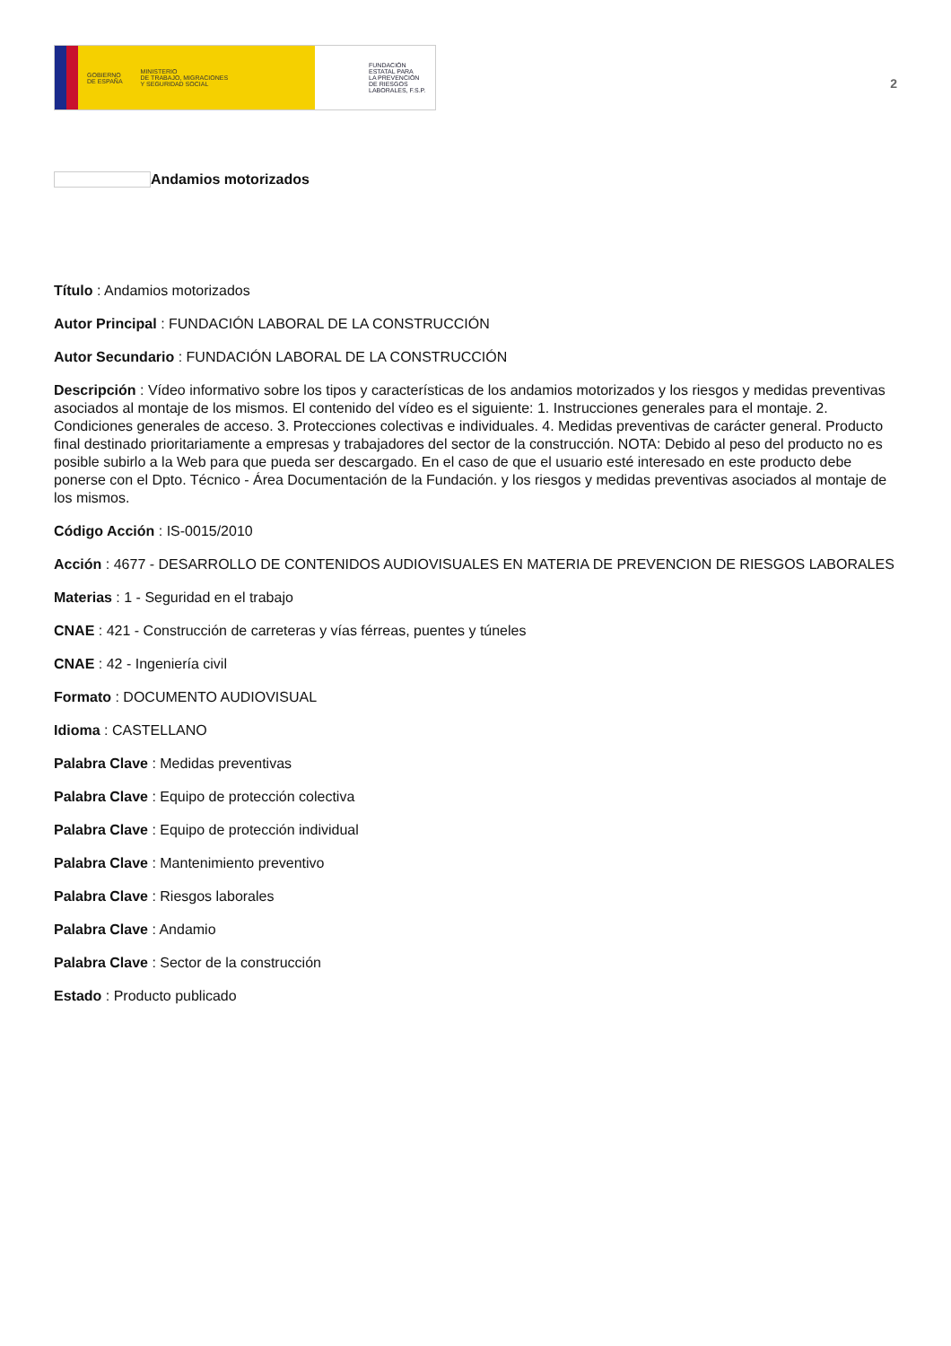GOBIERNO
DE ESPAÑA MINISTERIO
DE TRABAJO, MIGRACIONES
Y SEGURIDAD SOCIAL
FUNDACIÓN
ESTATAL PARA
LA PREVENCIÓN
DE RIESGOS
LABORALES, F.S.P.
2
Andamios motorizados
Título : Andamios motorizados
Autor Principal : FUNDACIÓN LABORAL DE LA CONSTRUCCIÓN
Autor Secundario : FUNDACIÓN LABORAL DE LA CONSTRUCCIÓN
Descripción : Vídeo informativo sobre los tipos y características de los andamios motorizados y los riesgos y medidas preventivas asociados al montaje de los mismos. El contenido del vídeo es el siguiente: 1. Instrucciones generales para el montaje. 2. Condiciones generales de acceso. 3. Protecciones colectivas e individuales. 4. Medidas preventivas de carácter general. Producto final destinado prioritariamente a empresas y trabajadores del sector de la construcción. NOTA: Debido al peso del producto no es posible subirlo a la Web para que pueda ser descargado. En el caso de que el usuario esté interesado en este producto debe ponerse con el Dpto. Técnico - Área Documentación de la Fundación. y los riesgos y medidas preventivas asociados al montaje de los mismos.
Código Acción : IS-0015/2010
Acción : 4677 - DESARROLLO DE CONTENIDOS AUDIOVISUALES EN MATERIA DE PREVENCION DE RIESGOS LABORALES
Materias : 1 - Seguridad en el trabajo
CNAE : 421 - Construcción de carreteras y vías férreas, puentes y túneles
CNAE : 42 - Ingeniería civil
Formato : DOCUMENTO AUDIOVISUAL
Idioma : CASTELLANO
Palabra Clave : Medidas preventivas
Palabra Clave : Equipo de protección colectiva
Palabra Clave : Equipo de protección individual
Palabra Clave : Mantenimiento preventivo
Palabra Clave : Riesgos laborales
Palabra Clave : Andamio
Palabra Clave : Sector de la construcción
Estado : Producto publicado